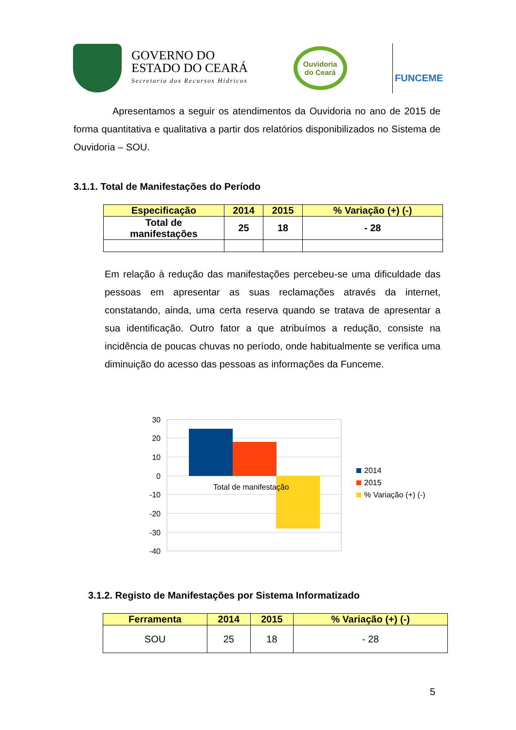GOVERNO DO
ESTADO DO CEARÁ
Secretaria dos Recursos Hídricos
Ouvidoria
do Ceará
FUNCEME
Apresentamos a seguir os atendimentos da Ouvidoria no ano de 2015 de forma quantitativa e qualitativa a partir dos relatórios disponibilizados no Sistema de Ouvidoria – SOU.
3.1.1. Total de Manifestações do Período
| Especificação | 2014 | 2015 | % Variação (+) (-) |
| --- | --- | --- | --- |
| Total de manifestações | 25 | 18 | - 28 |
Em relação à redução das manifestações percebeu-se uma dificuldade das pessoas em apresentar as suas reclamações através da internet, constatando, ainda, uma certa reserva quando se tratava de apresentar a sua identificação. Outro fator a que atribuímos a redução, consiste na incidência de poucas chuvas no período, onde habitualmente se verifica uma diminuição do acesso das pessoas as informações da Funceme.
30
20
10
0
-10
-20
-30
-40
Total de manifestação
2014
2015
% Variação (+) (-)
3.1.2. Registo de Manifestações por Sistema Informatizado
| Ferramenta | 2014 | 2015 | % Variação (+) (-) |
| --- | --- | --- | --- |
| SOU | 25 | 18 | - 28 |
5